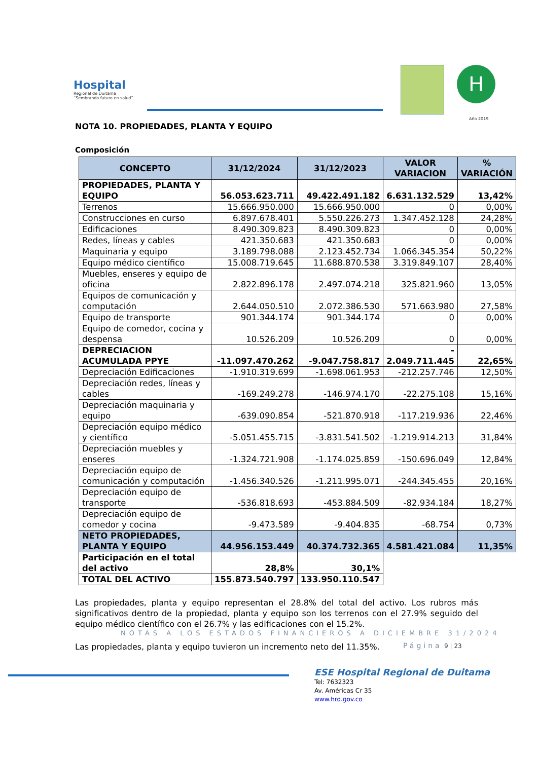Hospital
Regional de Duitama
“Sembrando futuro en salud”.
H
Año 2019
NOTA 10. PROPIEDADES, PLANTA Y EQUIPO
Composición
| CONCEPTO | 31/12/2024 | 31/12/2023 | VALOR VARIACION | % VARIACIÓN |
| --- | --- | --- | --- | --- |
| PROPIEDADES, PLANTA Y EQUIPO | 56.053.623.711 | 49.422.491.182 | 6.631.132.529 | 13,42% |
| Terrenos | 15.666.950.000 | 15.666.950.000 | 0 | 0,00% |
| Construcciones en curso | 6.897.678.401 | 5.550.226.273 | 1.347.452.128 | 24,28% |
| Edificaciones | 8.490.309.823 | 8.490.309.823 | 0 | 0,00% |
| Redes, líneas y cables | 421.350.683 | 421.350.683 | 0 | 0,00% |
| Maquinaria y equipo | 3.189.798.088 | 2.123.452.734 | 1.066.345.354 | 50,22% |
| Equipo médico científico | 15.008.719.645 | 11.688.870.538 | 3.319.849.107 | 28,40% |
| Muebles, enseres y equipo de oficina | 2.822.896.178 | 2.497.074.218 | 325.821.960 | 13,05% |
| Equipos de comunicación y computación | 2.644.050.510 | 2.072.386.530 | 571.663.980 | 27,58% |
| Equipo de transporte | 901.344.174 | 901.344.174 | 0 | 0,00% |
| Equipo de comedor, cocina y despensa | 10.526.209 | 10.526.209 | 0 | 0,00% |
| DEPRECIACION ACUMULADA PPYE | -11.097.470.262 | -9.047.758.817 | - 2.049.711.445 | 22,65% |
| Depreciación Edificaciones | -1.910.319.699 | -1.698.061.953 | -212.257.746 | 12,50% |
| Depreciación redes, líneas y cables | -169.249.278 | -146.974.170 | -22.275.108 | 15,16% |
| Depreciación maquinaria y equipo | -639.090.854 | -521.870.918 | -117.219.936 | 22,46% |
| Depreciación equipo médico y científico | -5.051.455.715 | -3.831.541.502 | -1.219.914.213 | 31,84% |
| Depreciación muebles y enseres | -1.324.721.908 | -1.174.025.859 | -150.696.049 | 12,84% |
| Depreciación equipo de comunicación y computación | -1.456.340.526 | -1.211.995.071 | -244.345.455 | 20,16% |
| Depreciación equipo de transporte | -536.818.693 | -453.884.509 | -82.934.184 | 18,27% |
| Depreciación equipo de comedor y cocina | -9.473.589 | -9.404.835 | -68.754 | 0,73% |
| NETO PROPIEDADES, PLANTA Y EQUIPO | 44.956.153.449 | 40.374.732.365 | 4.581.421.084 | 11,35% |
| Participación en el total del activo | 28,8% | 30,1% | | |
| TOTAL DEL ACTIVO | 155.873.540.797 | 133.950.110.547 | | |
Las propiedades, planta y equipo representan el 28.8% del total del activo. Los rubros más significativos dentro de la propiedad, planta y equipo son los terrenos con el 27.9% seguido del equipo médico científico con el 26.7% y las edificaciones con el 15.2%.
Las propiedades, planta y equipo tuvieron un incremento neto del 11.35%.
NOTAS A LOS ESTADOS FINANCIEROS A DICIEMBRE 31/2024
Página 9 | 23
ESE Hospital Regional de Duitama
Tel: 7632323
Av. Américas Cr 35
www.hrd.gov.co